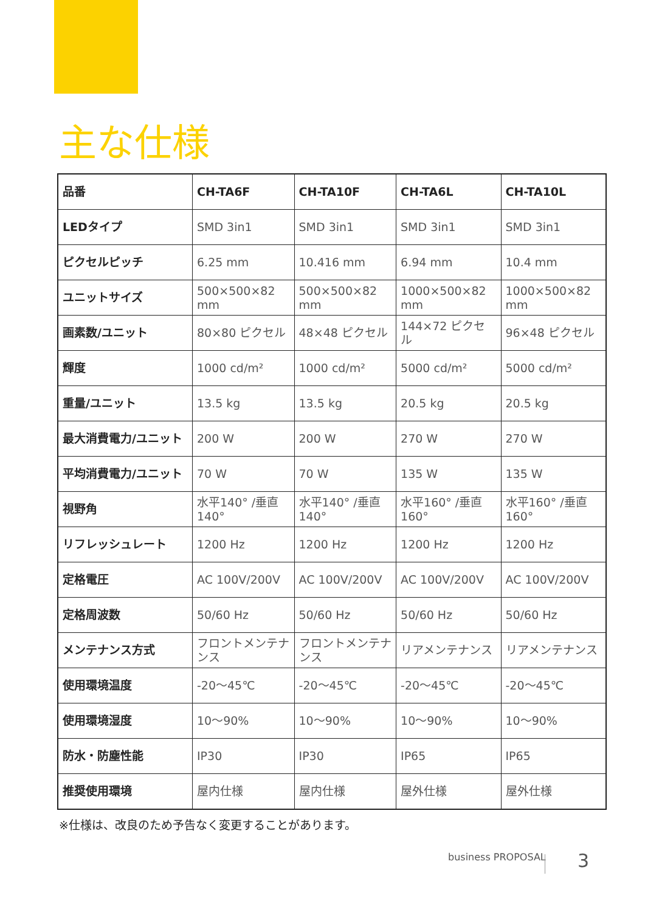主な仕様
| 品番 | CH-TA6F | CH-TA10F | CH-TA6L | CH-TA10L |
| --- | --- | --- | --- | --- |
| LEDタイプ | SMD 3in1 | SMD 3in1 | SMD 3in1 | SMD 3in1 |
| ピクセルピッチ | 6.25 mm | 10.416 mm | 6.94 mm | 10.4 mm |
| ユニットサイズ | 500×500×82 mm | 500×500×82 mm | 1000×500×82 mm | 1000×500×82 mm |
| 画素数/ユニット | 80×80 ピクセル | 48×48 ピクセル | 144×72 ピクセル | 96×48 ピクセル |
| 輝度 | 1000 cd/m² | 1000 cd/m² | 5000 cd/m² | 5000 cd/m² |
| 重量/ユニット | 13.5 kg | 13.5 kg | 20.5 kg | 20.5 kg |
| 最大消費電力/ユニット | 200 W | 200 W | 270 W | 270 W |
| 平均消費電力/ユニット | 70 W | 70 W | 135 W | 135 W |
| 視野角 | 水平140° /垂直140° | 水平140° /垂直140° | 水平160° /垂直160° | 水平160° /垂直160° |
| リフレッシュレート | 1200 Hz | 1200 Hz | 1200 Hz | 1200 Hz |
| 定格電圧 | AC 100V/200V | AC 100V/200V | AC 100V/200V | AC 100V/200V |
| 定格周波数 | 50/60 Hz | 50/60 Hz | 50/60 Hz | 50/60 Hz |
| メンテナンス方式 | フロントメンテナンス | フロントメンテナンス | リアメンテナンス | リアメンテナンス |
| 使用環境温度 | -20〜45℃ | -20〜45℃ | -20〜45℃ | -20〜45℃ |
| 使用環境湿度 | 10〜90% | 10〜90% | 10〜90% | 10〜90% |
| 防水・防塵性能 | IP30 | IP30 | IP65 | IP65 |
| 推奨使用環境 | 屋内仕様 | 屋内仕様 | 屋外仕様 | 屋外仕様 |
※仕様は、改良のため予告なく変更することがあります。
business PROPOSAL 3